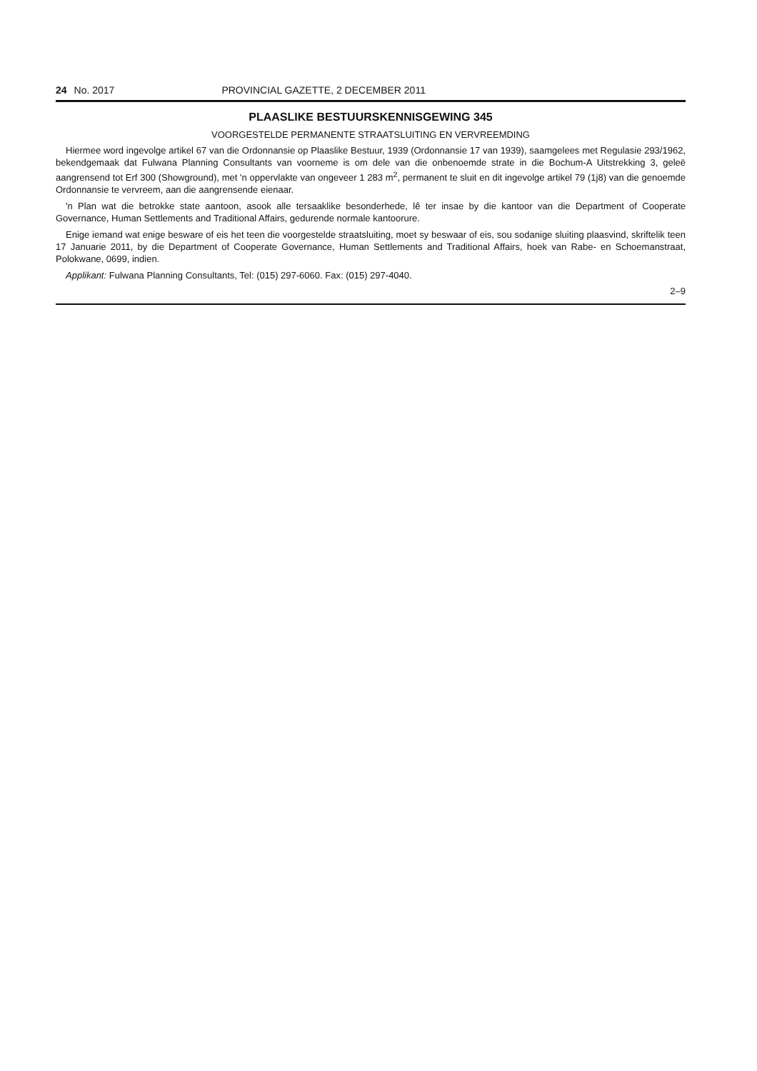24 No. 2017 PROVINCIAL GAZETTE, 2 DECEMBER 2011
PLAASLIKE BESTUURSKENNISGEWING 345
VOORGESTELDE PERMANENTE STRAATSLUITING EN VERVREEMDING
Hiermee word ingevolge artikel 67 van die Ordonnansie op Plaaslike Bestuur, 1939 (Ordonnansie 17 van 1939), saamgelees met Regulasie 293/1962, bekendgemaak dat Fulwana Planning Consultants van voorneme is om dele van die onbenoemde strate in die Bochum-A Uitstrekking 3, geleë aangrensend tot Erf 300 (Showground), met 'n oppervlakte van ongeveer 1 283 m<sup>2</sup>, permanent te sluit en dit ingevolge artikel 79 (1j8) van die genoemde Ordonnansie te vervreem, aan die aangrensende eienaar.
'n Plan wat die betrokke state aantoon, asook alle tersaaklike besonderhede, lê ter insae by die kantoor van die Department of Cooperate Governance, Human Settlements and Traditional Affairs, gedurende normale kantoorure.
Enige iemand wat enige besware of eis het teen die voorgestelde straatsluiting, moet sy beswaar of eis, sou sodanige sluiting plaasvind, skriftelik teen 17 Januarie 2011, by die Department of Cooperate Governance, Human Settlements and Traditional Affairs, hoek van Rabe- en Schoemanstraat, Polokwane, 0699, indien.
Applikant: Fulwana Planning Consultants, Tel: (015) 297-6060. Fax: (015) 297-4040.
2–9